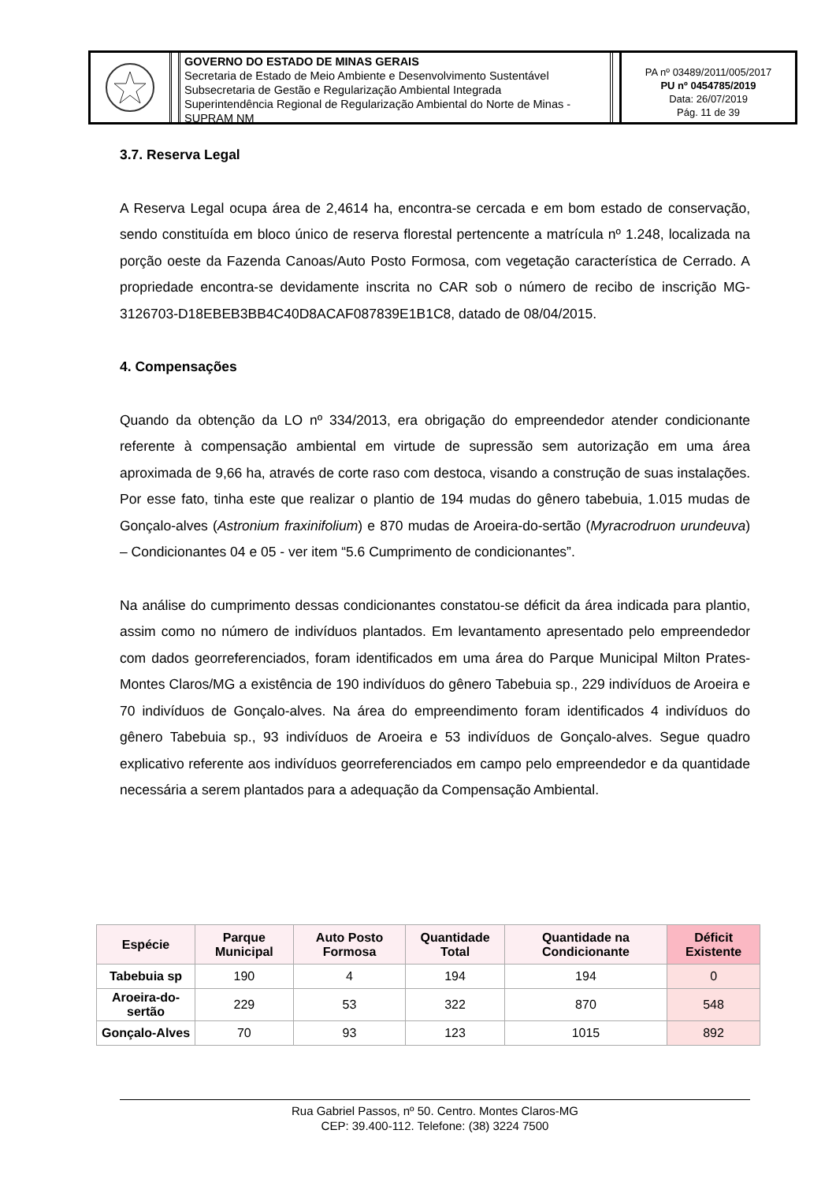GOVERNO DO ESTADO DE MINAS GERAIS
Secretaria de Estado de Meio Ambiente e Desenvolvimento Sustentável
Subsecretaria de Gestão e Regularização Ambiental Integrada
Superintendência Regional de Regularização Ambiental do Norte de Minas - SUPRAM NM
PA nº 03489/2011/005/2017
PU nº 0454785/2019
Data: 26/07/2019
Pág. 11 de 39
3.7. Reserva Legal
A Reserva Legal ocupa área de 2,4614 ha, encontra-se cercada e em bom estado de conservação, sendo constituída em bloco único de reserva florestal pertencente a matrícula nº 1.248, localizada na porção oeste da Fazenda Canoas/Auto Posto Formosa, com vegetação característica de Cerrado. A propriedade encontra-se devidamente inscrita no CAR sob o número de recibo de inscrição MG-3126703-D18EBEB3BB4C40D8ACAF087839E1B1C8, datado de 08/04/2015.
4. Compensações
Quando da obtenção da LO nº 334/2013, era obrigação do empreendedor atender condicionante referente à compensação ambiental em virtude de supressão sem autorização em uma área aproximada de 9,66 ha, através de corte raso com destoca, visando a construção de suas instalações. Por esse fato, tinha este que realizar o plantio de 194 mudas do gênero tabebuia, 1.015 mudas de Gonçalo-alves (Astronium fraxinifolium) e 870 mudas de Aroeira-do-sertão (Myracrodruon urundeuva) – Condicionantes 04 e 05 - ver item “5.6 Cumprimento de condicionantes”.
Na análise do cumprimento dessas condicionantes constatou-se déficit da área indicada para plantio, assim como no número de indivíduos plantados. Em levantamento apresentado pelo empreendedor com dados georreferenciados, foram identificados em uma área do Parque Municipal Milton Prates-Montes Claros/MG a existência de 190 indivíduos do gênero Tabebuia sp., 229 indivíduos de Aroeira e 70 indivíduos de Gonçalo-alves. Na área do empreendimento foram identificados 4 indivíduos do gênero Tabebuia sp., 93 indivíduos de Aroeira e 53 indivíduos de Gonçalo-alves. Segue quadro explicativo referente aos indivíduos georreferenciados em campo pelo empreendedor e da quantidade necessária a serem plantados para a adequação da Compensação Ambiental.
| Espécie | Parque Municipal | Auto Posto Formosa | Quantidade Total | Quantidade na Condicionante | Déficit Existente |
| --- | --- | --- | --- | --- | --- |
| Tabebuia sp | 190 | 4 | 194 | 194 | 0 |
| Aroeira-do-sertão | 229 | 53 | 322 | 870 | 548 |
| Gonçalo-Alves | 70 | 93 | 123 | 1015 | 892 |
Rua Gabriel Passos, nº 50. Centro. Montes Claros-MG
CEP: 39.400-112. Telefone: (38) 3224 7500